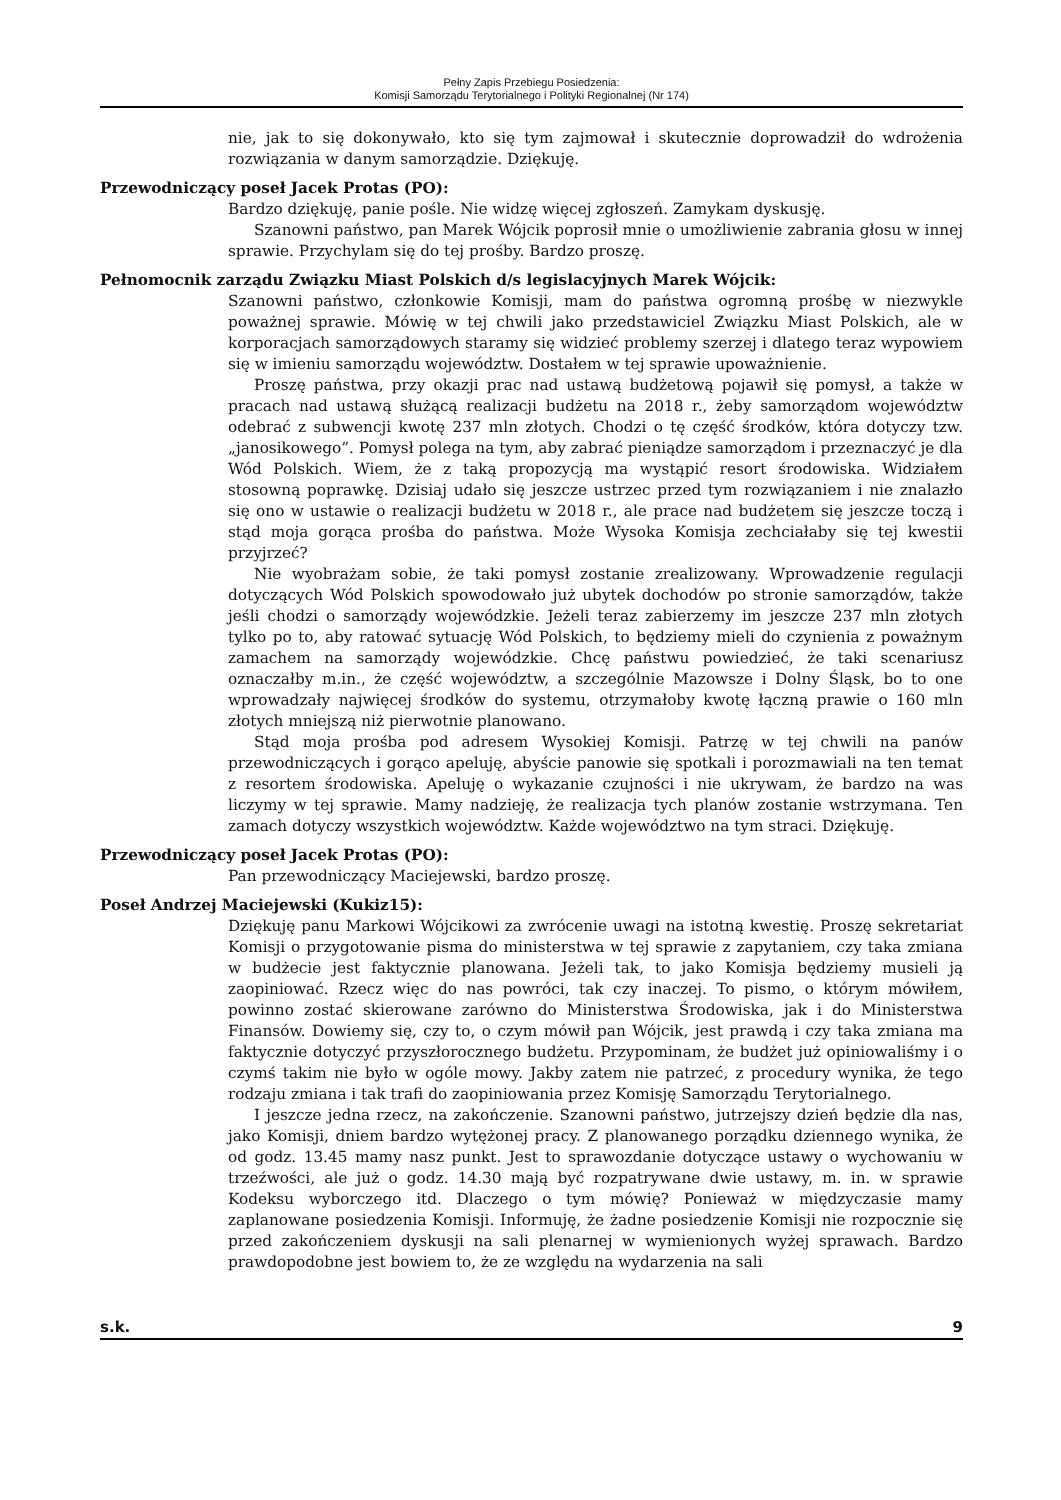Pełny Zapis Przebiegu Posiedzenia:
Komisji Samorządu Terytorialnego i Polityki Regionalnej (Nr 174)
nie, jak to się dokonywało, kto się tym zajmował i skutecznie doprowadził do wdrożenia rozwiązania w danym samorządzie. Dziękuję.
Przewodniczący poseł Jacek Protas (PO):
Bardzo dziękuję, panie pośle. Nie widzę więcej zgłoszeń. Zamykam dyskusję.
Szanowni państwo, pan Marek Wójcik poprosił mnie o umożliwienie zabrania głosu w innej sprawie. Przychylam się do tej prośby. Bardzo proszę.
Pełnomocnik zarządu Związku Miast Polskich d/s legislacyjnych Marek Wójcik:
Szanowni państwo, członkowie Komisji, mam do państwa ogromną prośbę w niezwykle poważnej sprawie. Mówię w tej chwili jako przedstawiciel Związku Miast Polskich, ale w korporacjach samorządowych staramy się widzieć problemy szerzej i dlatego teraz wypowiem się w imieniu samorządu województw. Dostałem w tej sprawie upoważnienie.
Proszę państwa, przy okazji prac nad ustawą budżetową pojawił się pomysł, a także w pracach nad ustawą służącą realizacji budżetu na 2018 r., żeby samorządom województw odebrać z subwencji kwotę 237 mln złotych. Chodzi o tę część środków, która dotyczy tzw. „janosikowego”. Pomysł polega na tym, aby zabrać pieniądze samorządom i przeznaczyć je dla Wód Polskich. Wiem, że z taką propozycją ma wystąpić resort środowiska. Widziałem stosowną poprawkę. Dzisiaj udało się jeszcze ustrzec przed tym rozwiązaniem i nie znalazło się ono w ustawie o realizacji budżetu w 2018 r., ale prace nad budżetem się jeszcze toczą i stąd moja gorąca prośba do państwa. Może Wysoka Komisja zechciałaby się tej kwestii przyjrzeć?
Nie wyobrażam sobie, że taki pomysł zostanie zrealizowany. Wprowadzenie regulacji dotyczących Wód Polskich spowodowało już ubytek dochodów po stronie samorządów, także jeśli chodzi o samorządy wojewódzkie. Jeżeli teraz zabierzemy im jeszcze 237 mln złotych tylko po to, aby ratować sytuację Wód Polskich, to będziemy mieli do czynienia z poważnym zamachem na samorządy wojewódzkie. Chcę państwu powiedzieć, że taki scenariusz oznaczałby m.in., że część województw, a szczególnie Mazowsze i Dolny Śląsk, bo to one wprowadzały najwięcej środków do systemu, otrzymałoby kwotę łączną prawie o 160 mln złotych mniejszą niż pierwotnie planowano.
Stąd moja prośba pod adresem Wysokiej Komisji. Patrzę w tej chwili na panów przewodniczących i gorąco apeluję, abyście panowie się spotkali i porozmawiali na ten temat z resortem środowiska. Apeluję o wykazanie czujności i nie ukrywam, że bardzo na was liczymy w tej sprawie. Mamy nadzieję, że realizacja tych planów zostanie wstrzymana. Ten zamach dotyczy wszystkich województw. Każde województwo na tym straci. Dziękuję.
Przewodniczący poseł Jacek Protas (PO):
Pan przewodniczący Maciejewski, bardzo proszę.
Poseł Andrzej Maciejewski (Kukiz15):
Dziękuję panu Markowi Wójcikowi za zwrócenie uwagi na istotną kwestię. Proszę sekretariat Komisji o przygotowanie pisma do ministerstwa w tej sprawie z zapytaniem, czy taka zmiana w budżecie jest faktycznie planowana. Jeżeli tak, to jako Komisja będziemy musieli ją zaopiniować. Rzecz więc do nas powróci, tak czy inaczej. To pismo, o którym mówiłem, powinno zostać skierowane zarówno do Ministerstwa Środowiska, jak i do Ministerstwa Finansów. Dowiemy się, czy to, o czym mówił pan Wójcik, jest prawdą i czy taka zmiana ma faktycznie dotyczyć przyszłorocznego budżetu. Przypominam, że budżet już opiniowaliśmy i o czymś takim nie było w ogóle mowy. Jakby zatem nie patrzeć, z procedury wynika, że tego rodzaju zmiana i tak trafi do zaopiniowania przez Komisję Samorządu Terytorialnego.
I jeszcze jedna rzecz, na zakończenie. Szanowni państwo, jutrzejszy dzień będzie dla nas, jako Komisji, dniem bardzo wytężonej pracy. Z planowanego porządku dziennego wynika, że od godz. 13.45 mamy nasz punkt. Jest to sprawozdanie dotyczące ustawy o wychowaniu w trzeźwości, ale już o godz. 14.30 mają być rozpatrywane dwie ustawy, m. in. w sprawie Kodeksu wyborczego itd. Dlaczego o tym mówię? Ponieważ w międzyczasie mamy zaplanowane posiedzenia Komisji. Informuję, że żadne posiedzenie Komisji nie rozpocznie się przed zakończeniem dyskusji na sali plenarnej w wymienionych wyżej sprawach. Bardzo prawdopodobne jest bowiem to, że ze względu na wydarzenia na sali
s.k. 9